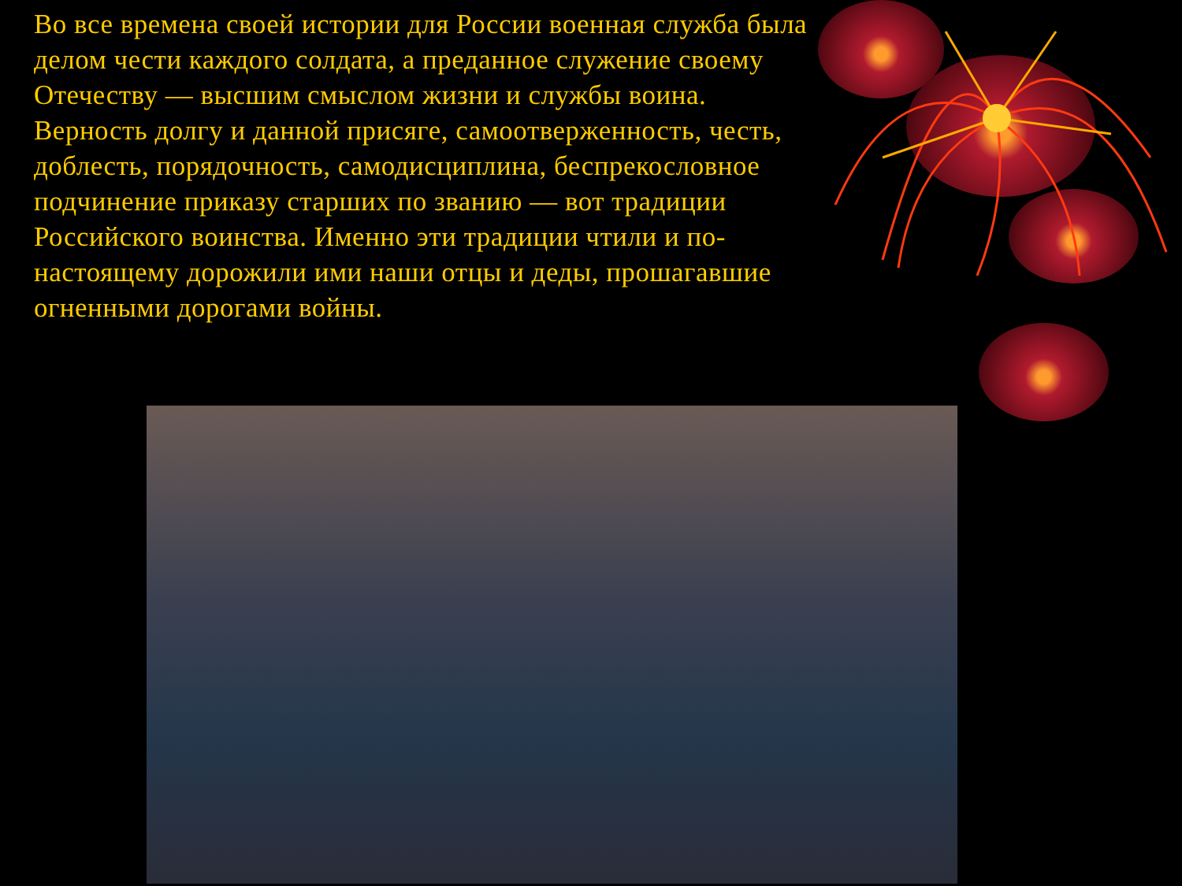Во все времена своей истории для России военная служба была делом чести каждого солдата, а преданное служение своему Отечеству — высшим смыслом жизни и службы воина.
Верность долгу и данной присяге, самоотверженность, честь, доблесть, порядочность, самодисциплина, беспрекословное подчинение приказу старших по званию — вот традиции Российского воинства. Именно эти традиции чтили и по-настоящему дорожили ими наши отцы и деды, прошагавшие огненными дорогами войны.